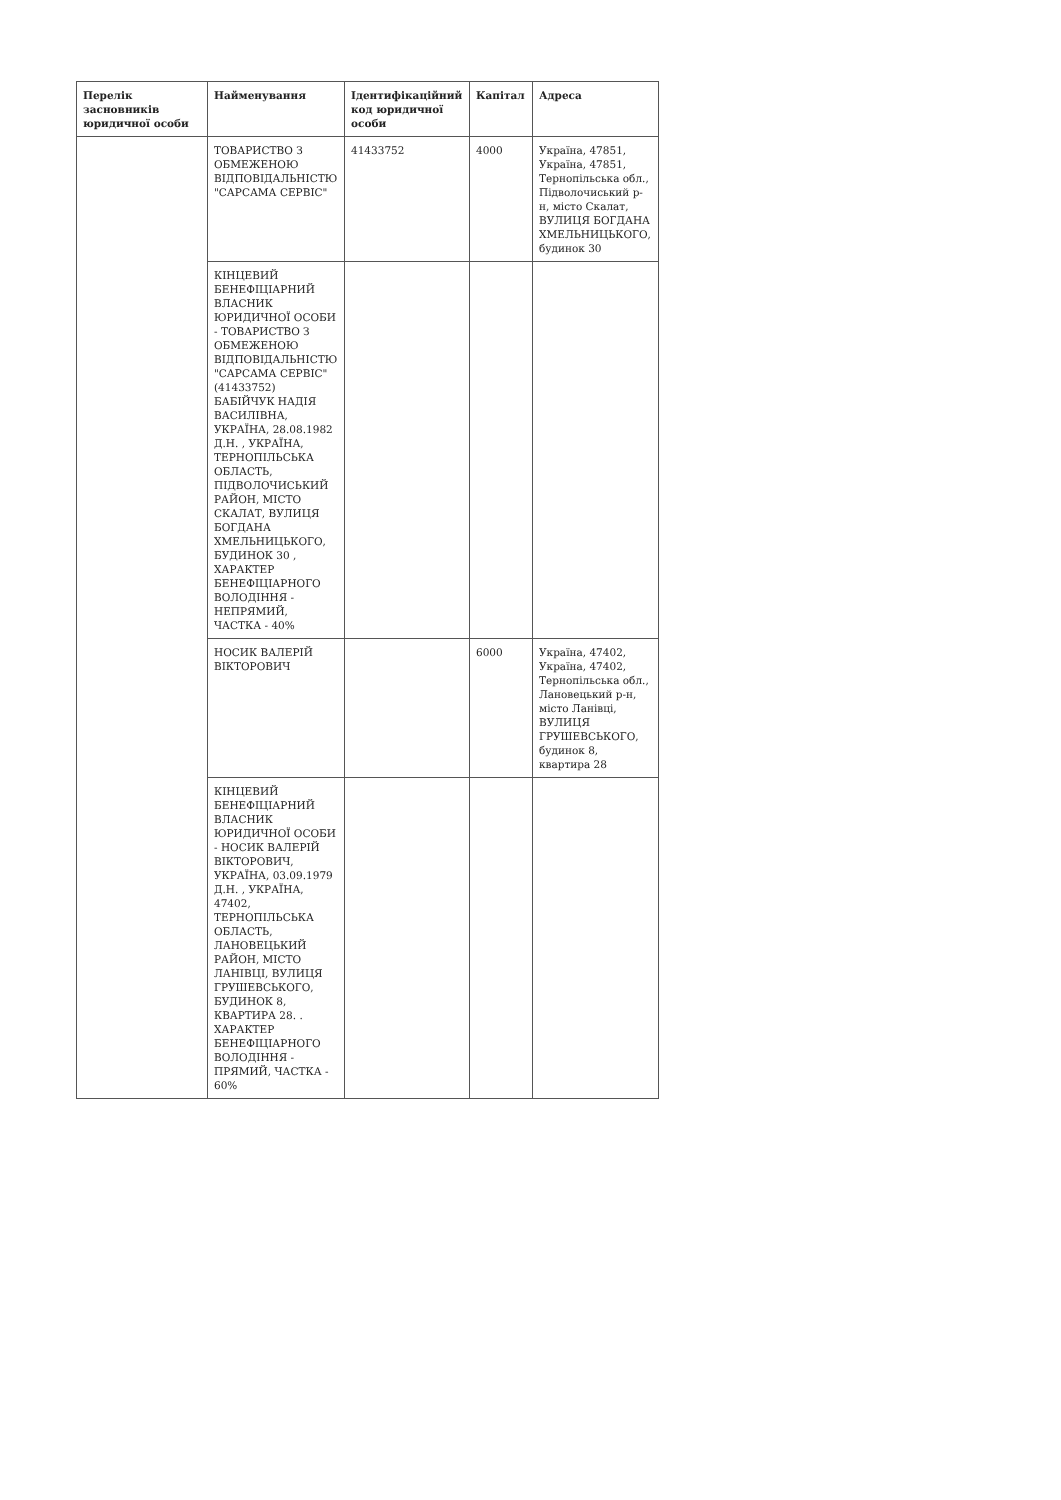| Перелік засновників юридичної особи | Найменування | Ідентифікаційний код юридичної особи | Капітал | Адреса |
| --- | --- | --- | --- | --- |
| | ТОВАРИСТВО З ОБМЕЖЕНОЮ ВІДПОВІДАЛЬНІСТЮ "САРСАМА СЕРВІС" | 41433752 | 4000 | Україна, 47851, Україна, 47851, Тернопільська обл., Підволочиський р-н, місто Скалат, ВУЛИЦЯ БОГДАНА ХМЕЛЬНИЦЬКОГО, будинок 30 |
| | КІНЦЕВИЙ БЕНЕФІЦІАРНИЙ ВЛАСНИК ЮРИДИЧНОЇ ОСОБИ - ТОВАРИСТВО З ОБМЕЖЕНОЮ ВІДПОВІДАЛЬНІСТЮ "САРСАМА СЕРВІС" (41433752) БАБІЙЧУК НАДІЯ ВАСИЛІВНА, УКРАЇНА, 28.08.1982 Д.Н. , УКРАЇНА, ТЕРНОПІЛЬСЬКА ОБЛАСТЬ, ПІДВОЛОЧИСЬКИЙ РАЙОН, МІСТО СКАЛАТ, ВУЛИЦЯ БОГДАНА ХМЕЛЬНИЦЬКОГО, БУДИНОК 30 , ХАРАКТЕР БЕНЕФІЦІАРНОГО ВОЛОДІННЯ - НЕПРЯМИЙ, ЧАСТКА - 40% | | | |
| | НОСИК ВАЛЕРІЙ ВІКТОРОВИЧ | | 6000 | Україна, 47402, Україна, 47402, Тернопільська обл., Лановецький р-н, місто Ланівці, ВУЛИЦЯ ГРУШЕВСЬКОГО, будинок 8, квартира 28 |
| | КІНЦЕВИЙ БЕНЕФІЦІАРНИЙ ВЛАСНИК ЮРИДИЧНОЇ ОСОБИ - НОСИК ВАЛЕРІЙ ВІКТОРОВИЧ, УКРАЇНА, 03.09.1979 Д.Н. , УКРАЇНА, 47402, ТЕРНОПІЛЬСЬКА ОБЛАСТЬ, ЛАНОВЕЦЬКИЙ РАЙОН, МІСТО ЛАНІВЦІ, ВУЛИЦЯ ГРУШЕВСЬКОГО, БУДИНОК 8, КВАРТИРА 28. . ХАРАКТЕР БЕНЕФІЦІАРНОГО ВОЛОДІННЯ - ПРЯМИЙ, ЧАСТКА - 60% | | | |